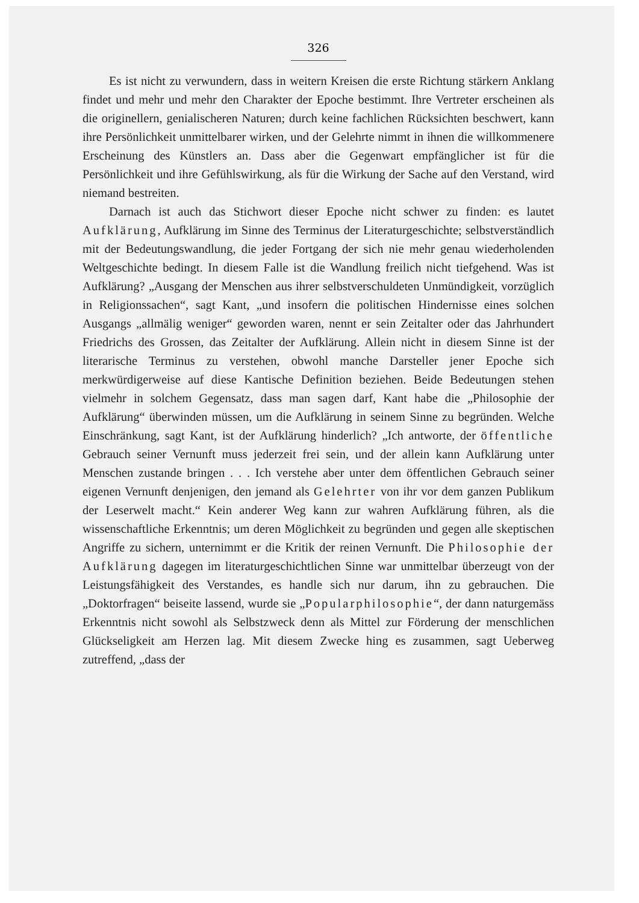326
Es ist nicht zu verwundern, dass in weitern Kreisen die erste Richtung stärkern Anklang findet und mehr und mehr den Charakter der Epoche bestimmt. Ihre Vertreter erscheinen als die originellern, genialischeren Naturen; durch keine fachlichen Rücksichten beschwert, kann ihre Persönlichkeit unmittelbarer wirken, und der Gelehrte nimmt in ihnen die willkommenere Erscheinung des Künstlers an. Dass aber die Gegenwart empfänglicher ist für die Persönlichkeit und ihre Gefühlswirkung, als für die Wirkung der Sache auf den Verstand, wird niemand bestreiten.
Darnach ist auch das Stichwort dieser Epoche nicht schwer zu finden: es lautet Aufklärung, Aufklärung im Sinne des Terminus der Literaturgeschichte; selbstverständlich mit der Bedeutungswandlung, die jeder Fortgang der sich nie mehr genau wiederholenden Weltgeschichte bedingt. In diesem Falle ist die Wandlung freilich nicht tiefgehend. Was ist Aufklärung? „Ausgang der Menschen aus ihrer selbstverschuldeten Unmündigkeit, vorzüglich in Religionssachen“, sagt Kant, „und insofern die politischen Hindernisse eines solchen Ausgangs „allmälig weniger“ geworden waren, nennt er sein Zeitalter oder das Jahrhundert Friedrichs des Grossen, das Zeitalter der Aufklärung. Allein nicht in diesem Sinne ist der literarische Terminus zu verstehen, obwohl manche Darsteller jener Epoche sich merkwürdigerweise auf diese Kantische Definition beziehen. Beide Bedeutungen stehen vielmehr in solchem Gegensatz, dass man sagen darf, Kant habe die „Philosophie der Aufklärung“ überwinden müssen, um die Aufklärung in seinem Sinne zu begründen. Welche Einschränkung, sagt Kant, ist der Aufklärung hinderlich? „Ich antworte, der öffentliche Gebrauch seiner Vernunft muss jederzeit frei sein, und der allein kann Aufklärung unter Menschen zustande bringen . . . Ich verstehe aber unter dem öffentlichen Gebrauch seiner eigenen Vernunft denjenigen, den jemand als Gelehrter von ihr vor dem ganzen Publikum der Leserwelt macht.“ Kein anderer Weg kann zur wahren Aufklärung führen, als die wissenschaftliche Erkenntnis; um deren Möglichkeit zu begründen und gegen alle skeptischen Angriffe zu sichern, unternimmt er die Kritik der reinen Vernunft. Die Philosophie der Aufklärung dagegen im literaturgeschichtlichen Sinne war unmittelbar überzeugt von der Leistungsfähigkeit des Verstandes, es handle sich nur darum, ihn zu gebrauchen. Die „Doktorfragen“ beiseite lassend, wurde sie „Popularphilosophie“, der dann naturgemäss Erkenntnis nicht sowohl als Selbstzweck denn als Mittel zur Förderung der menschlichen Glückseligkeit am Herzen lag. Mit diesem Zwecke hing es zusammen, sagt Ueberweg zutreffend, „dass der